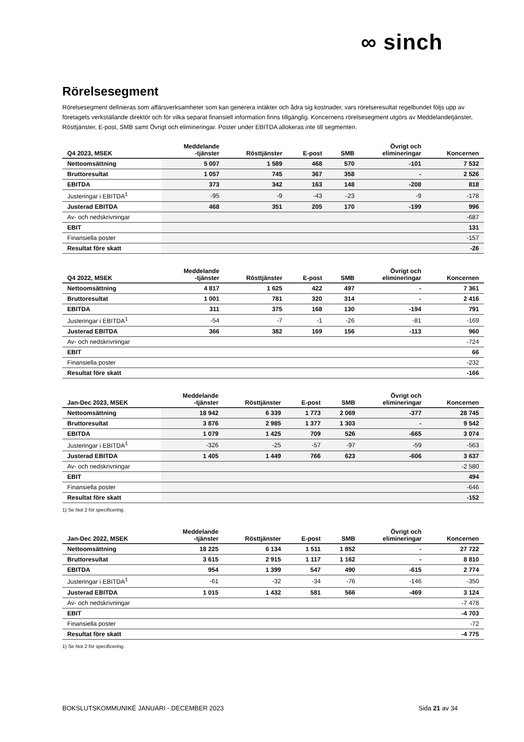∞ sinch
Rörelsesegment
Rörelsesegment definieras som affärsverksamheter som kan generera intäkter och ådra sig kostnader, vars rörelseresultat regelbundet följs upp av företagets verkställande direktör och för vilka separat finansiell information finns tillgänglig. Koncernens rörelsesegment utgörs av Meddelandetjänster, Rösttjänster, E-post, SMB samt Övrigt och elimineringar. Poster under EBITDA allokeras inte till segmenten.
| Q4 2023, MSEK | Meddelande -tjänster | Rösttjänster | E-post | SMB | Övrigt och elimineringar | Koncernen |
| --- | --- | --- | --- | --- | --- | --- |
| Nettoomsättning | 5 007 | 1 589 | 468 | 570 | -101 | 7 532 |
| Bruttoresultat | 1 057 | 745 | 367 | 358 | - | 2 526 |
| EBITDA | 373 | 342 | 163 | 148 | -208 | 818 |
| Justeringar i EBITDA<sup>1</sup> | -95 | -9 | -43 | -23 | -9 | -178 |
| Justerad EBITDA | 468 | 351 | 205 | 170 | -199 | 996 |
| Av- och nedskrivningar | | | | | | -687 |
| EBIT | | | | | | 131 |
| Finansiella poster | | | | | | -157 |
| Resultat före skatt | | | | | | -26 |
| Q4 2022, MSEK | Meddelande -tjänster | Rösttjänster | E-post | SMB | Övrigt och elimineringar | Koncernen |
| --- | --- | --- | --- | --- | --- | --- |
| Nettoomsättning | 4 817 | 1 625 | 422 | 497 | - | 7 361 |
| Bruttoresultat | 1 001 | 781 | 320 | 314 | - | 2 416 |
| EBITDA | 311 | 375 | 168 | 130 | -194 | 791 |
| Justeringar i EBITDA<sup>1</sup> | -54 | -7 | -1 | -26 | -81 | -169 |
| Justerad EBITDA | 366 | 382 | 169 | 156 | -113 | 960 |
| Av- och nedskrivningar | | | | | | -724 |
| EBIT | | | | | | 66 |
| Finansiella poster | | | | | | -232 |
| Resultat före skatt | | | | | | -166 |
| Jan-Dec 2023, MSEK | Meddelande -tjänster | Rösttjänster | E-post | SMB | Övrigt och elimineringar | Koncernen |
| --- | --- | --- | --- | --- | --- | --- |
| Nettoomsättning | 18 942 | 6 339 | 1 773 | 2 069 | -377 | 28 745 |
| Bruttoresultat | 3 876 | 2 985 | 1 377 | 1 303 | - | 9 542 |
| EBITDA | 1 079 | 1 425 | 709 | 526 | -665 | 3 074 |
| Justeringar i EBITDA<sup>1</sup> | -326 | -25 | -57 | -97 | -59 | -563 |
| Justerad EBITDA | 1 405 | 1 449 | 766 | 623 | -606 | 3 637 |
| Av- och nedskrivningar | | | | | | -2 580 |
| EBIT | | | | | | 494 |
| Finansiella poster | | | | | | -646 |
| Resultat före skatt | | | | | | -152 |
1) Se Not 2 för specificering.
| Jan-Dec 2022, MSEK | Meddelande -tjänster | Rösttjänster | E-post | SMB | Övrigt och elimineringar | Koncernen |
| --- | --- | --- | --- | --- | --- | --- |
| Nettoomsättning | 18 225 | 6 134 | 1 511 | 1 852 | - | 27 722 |
| Bruttoresultat | 3 615 | 2 915 | 1 117 | 1 162 | - | 8 810 |
| EBITDA | 954 | 1 399 | 547 | 490 | -615 | 2 774 |
| Justeringar i EBITDA<sup>1</sup> | -61 | -32 | -34 | -76 | -146 | -350 |
| Justerad EBITDA | 1 015 | 1 432 | 581 | 566 | -469 | 3 124 |
| Av- och nedskrivningar | | | | | | -7 478 |
| EBIT | | | | | | -4 703 |
| Finansiella poster | | | | | | -72 |
| Resultat före skatt | | | | | | -4 775 |
1) Se Not 2 för specificering.
BOKSLUTSKOMMUNIKÉ JANUARI - DECEMBER 2023 Sida 21 av 34